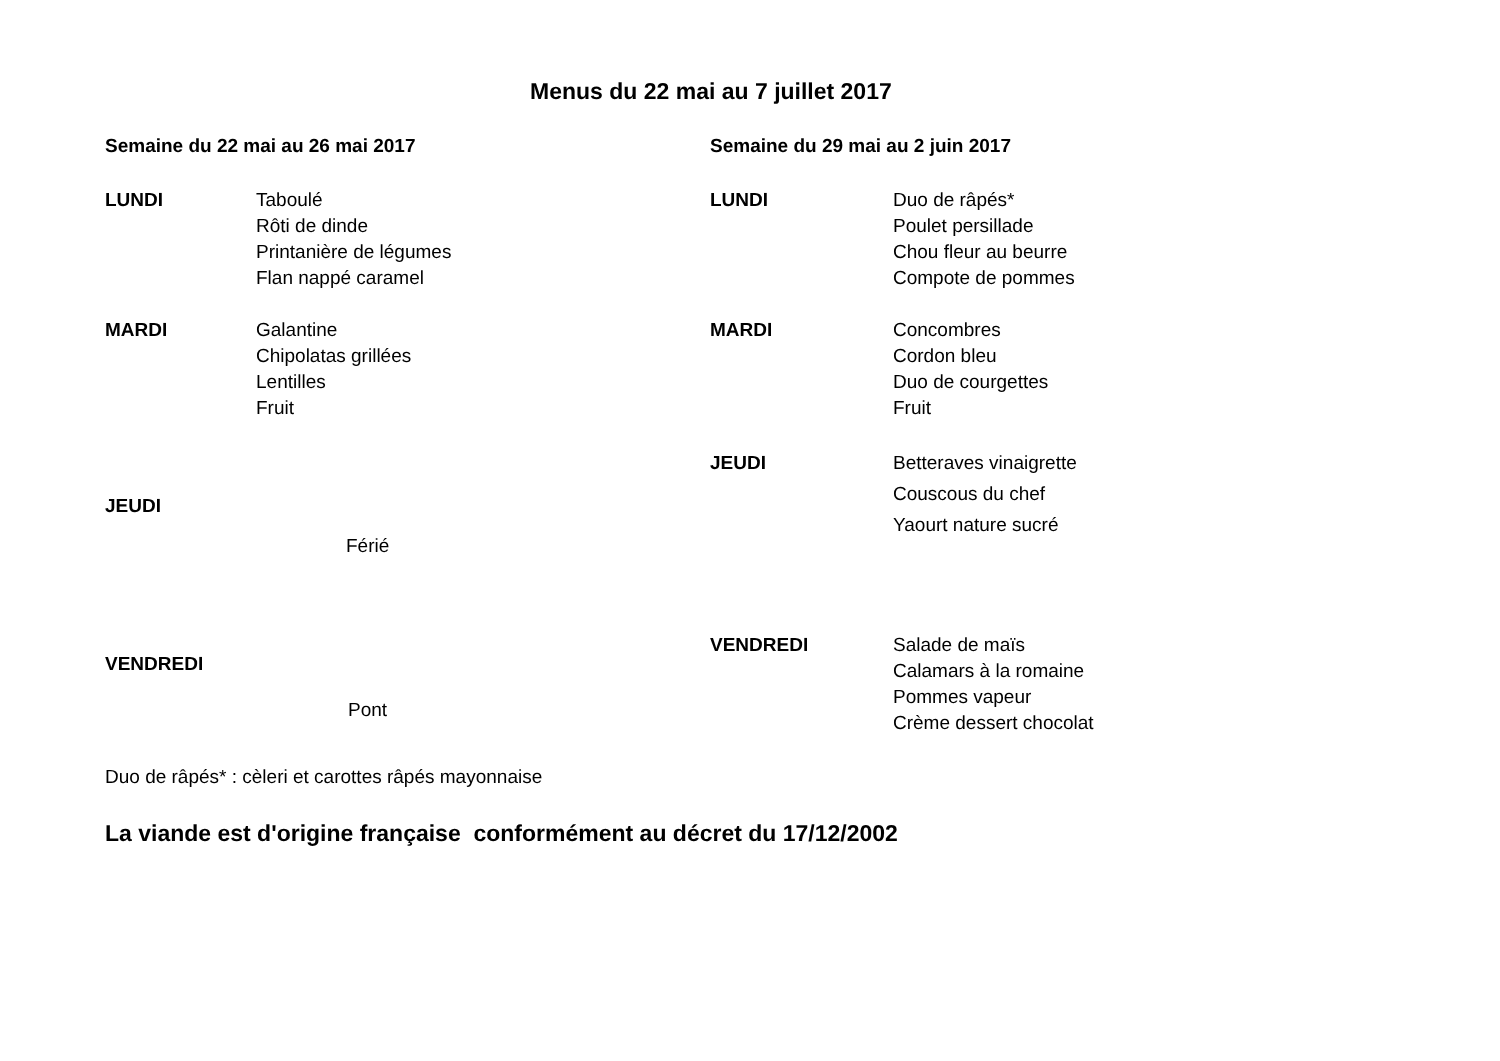Menus du 22 mai au 7 juillet 2017
Semaine du 22 mai au 26 mai 2017
LUNDI Taboulé
Rôti de dinde
Printanière de légumes
Flan nappé caramel
MARDI Galantine
Chipolatas grillées
Lentilles
Fruit
JEUDI
Férié
VENDREDI
Pont
Semaine du 29 mai au 2 juin 2017
LUNDI Duo de râpés*
Poulet persillade
Chou fleur au beurre
Compote de pommes
MARDI Concombres
Cordon bleu
Duo de courgettes
Fruit
JEUDI Betteraves vinaigrette
Couscous du chef
Yaourt nature sucré
VENDREDI Salade de maïs
Calamars à la romaine
Pommes vapeur
Crème dessert chocolat
Duo de râpés* : cèleri et carottes râpés mayonnaise
La viande est d'origine française conformément au décret du 17/12/2002